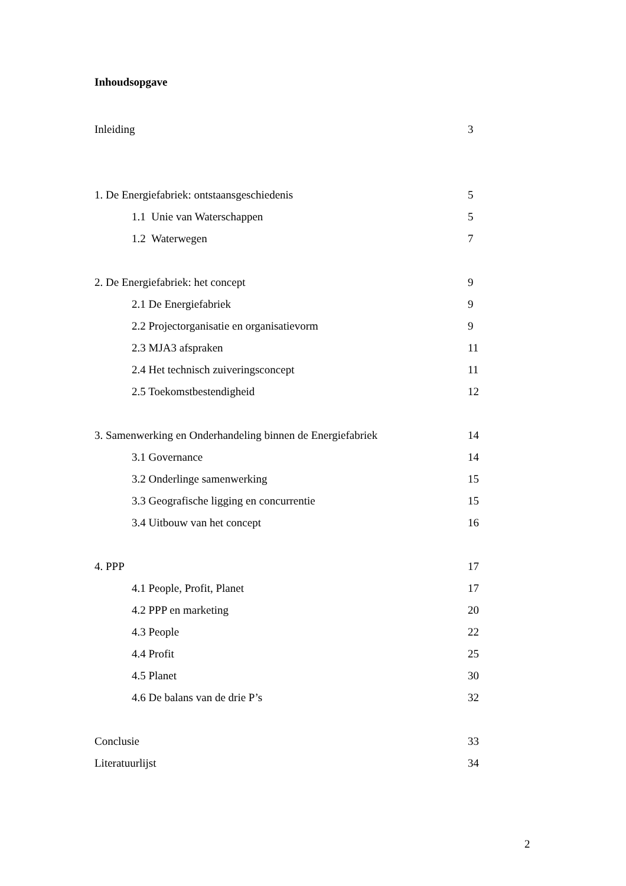Inhoudsopgave
Inleiding 3
1. De Energiefabriek: ontstaansgeschiedenis 5
1.1 Unie van Waterschappen 5
1.2 Waterwegen 7
2. De Energiefabriek: het concept 9
2.1 De Energiefabriek 9
2.2 Projectorganisatie en organisatievorm 9
2.3 MJA3 afspraken 11
2.4 Het technisch zuiveringsconcept 11
2.5 Toekomstbestendigheid 12
3. Samenwerking en Onderhandeling binnen de Energiefabriek 14
3.1 Governance 14
3.2 Onderlinge samenwerking 15
3.3 Geografische ligging en concurrentie 15
3.4 Uitbouw van het concept 16
4. PPP 17
4.1 People, Profit, Planet 17
4.2 PPP en marketing 20
4.3 People 22
4.4 Profit 25
4.5 Planet 30
4.6 De balans van de drie P’s 32
Conclusie 33
Literatuurlijst 34
2